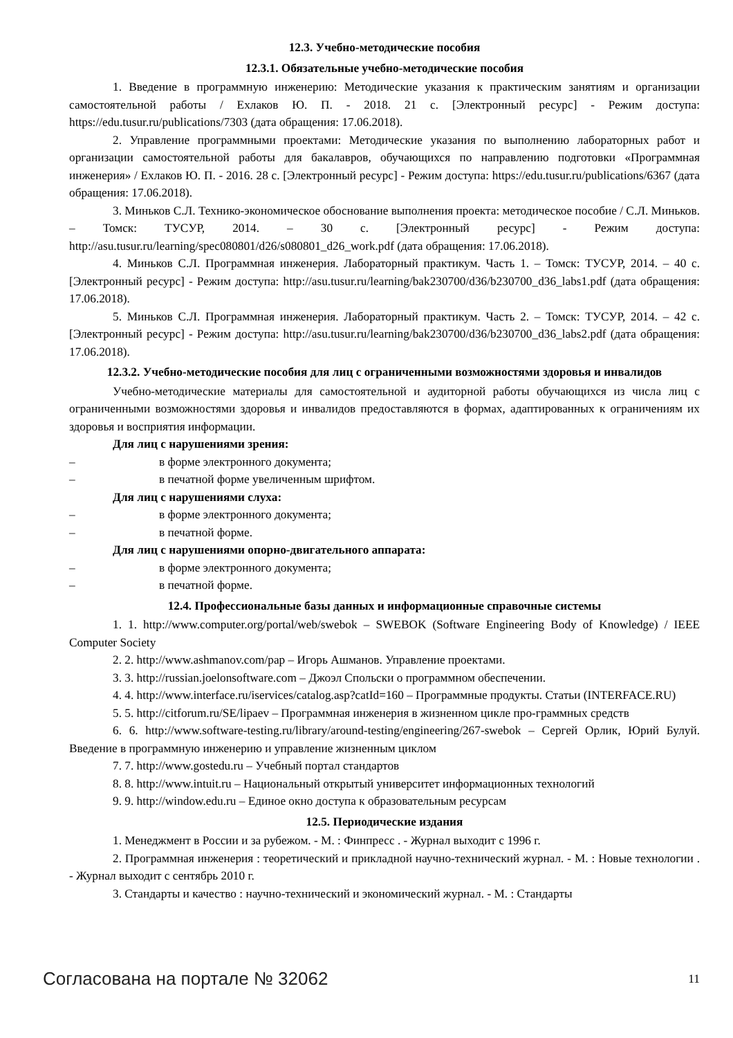12.3. Учебно-методические пособия
12.3.1. Обязательные учебно-методические пособия
1. Введение в программную инженерию: Методические указания к практическим занятиям и организации самостоятельной работы / Ехлаков Ю. П. - 2018. 21 с. [Электронный ресурс] - Режим доступа: https://edu.tusur.ru/publications/7303 (дата обращения: 17.06.2018).
2. Управление программными проектами: Методические указания по выполнению лабораторных работ и организации самостоятельной работы для бакалавров, обучающихся по направлению подготовки «Программная инженерия» / Ехлаков Ю. П. - 2016. 28 с. [Электронный ресурс] - Режим доступа: https://edu.tusur.ru/publications/6367 (дата обращения: 17.06.2018).
3. Миньков С.Л. Технико-экономическое обоснование выполнения проекта: методическое пособие / С.Л. Миньков. – Томск: ТУСУР, 2014. – 30 с. [Электронный ресурс] - Режим доступа: http://asu.tusur.ru/learning/spec080801/d26/s080801_d26_work.pdf (дата обращения: 17.06.2018).
4. Миньков С.Л. Программная инженерия. Лабораторный практикум. Часть 1. – Томск: ТУСУР, 2014. – 40 с. [Электронный ресурс] - Режим доступа: http://asu.tusur.ru/learning/bak230700/d36/b230700_d36_labs1.pdf (дата обращения: 17.06.2018).
5. Миньков С.Л. Программная инженерия. Лабораторный практикум. Часть 2. – Томск: ТУСУР, 2014. – 42 с. [Электронный ресурс] - Режим доступа: http://asu.tusur.ru/learning/bak230700/d36/b230700_d36_labs2.pdf (дата обращения: 17.06.2018).
12.3.2. Учебно-методические пособия для лиц с ограниченными возможностями здоровья и инвалидов
Учебно-методические материалы для самостоятельной и аудиторной работы обучающихся из числа лиц с ограниченными возможностями здоровья и инвалидов предоставляются в формах, адаптированных к ограничениям их здоровья и восприятия информации.
Для лиц с нарушениями зрения:
– в форме электронного документа;
– в печатной форме увеличенным шрифтом.
Для лиц с нарушениями слуха:
– в форме электронного документа;
– в печатной форме.
Для лиц с нарушениями опорно-двигательного аппарата:
– в форме электронного документа;
– в печатной форме.
12.4. Профессиональные базы данных и информационные справочные системы
1. 1. http://www.computer.org/portal/web/swebok – SWEBOK (Software Engineering Body of Knowledge) / IEEE Computer Society
2. 2. http://www.ashmanov.com/pap – Игорь Ашманов. Управление проектами.
3. 3. http://russian.joelonsoftware.com – Джоэл Спольски о программном обеспечении.
4. 4. http://www.interface.ru/iservices/catalog.asp?catId=160 – Программные продукты. Статьи (INTERFACE.RU)
5. 5. http://citforum.ru/SE/lipaev – Программная инженерия в жизненном цикле про-граммных средств
6. 6. http://www.software-testing.ru/library/around-testing/engineering/267-swebok – Сергей Орлик, Юрий Булуй. Введение в программную инженерию и управление жизненным циклом
7. 7. http://www.gostedu.ru – Учебный портал стандартов
8. 8. http://www.intuit.ru – Национальный открытый университет информационных технологий
9. 9. http://window.edu.ru – Единое окно доступа к образовательным ресурсам
12.5. Периодические издания
1. Менеджмент в России и за рубежом. - М. : Финпресс . - Журнал выходит с 1996 г.
2. Программная инженерия : теоретический и прикладной научно-технический журнал. - М. : Новые технологии . - Журнал выходит с сентябрь 2010 г.
3. Стандарты и качество : научно-технический и экономический журнал. - М. : Стандарты
Согласована на портале № 32062 11